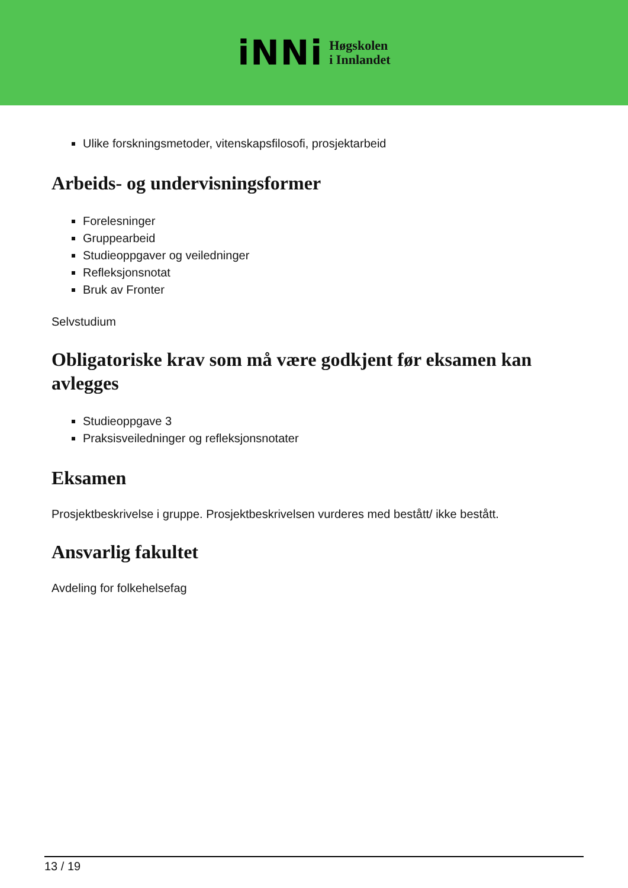iNNi
Høgskolen
i Innlandet
Ulike forskningsmetoder, vitenskapsfilosofi, prosjektarbeid
Arbeids- og undervisningsformer
Forelesninger
Gruppearbeid
Studieoppgaver og veiledninger
Refleksjonsnotat
Bruk av Fronter
Selvstudium
Obligatoriske krav som må være godkjent før eksamen kan avlegges
Studieoppgave 3
Praksisveiledninger og refleksjonsnotater
Eksamen
Prosjektbeskrivelse i gruppe. Prosjektbeskrivelsen vurderes med bestått/ ikke bestått.
Ansvarlig fakultet
Avdeling for folkehelsefag
13 / 19